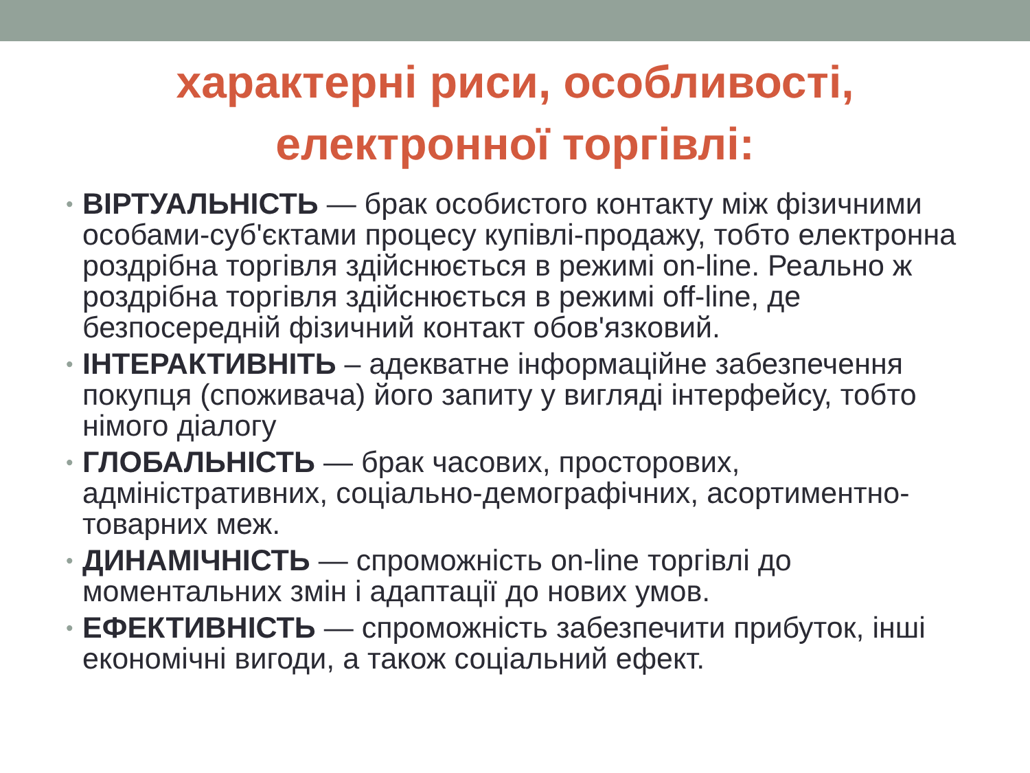характерні риси, особливості,
електронної торгівлі:
• ВІРТУАЛЬНІСТЬ — брак особистого контакту між фізичними особами-суб'єктами процесу купівлі-продажу, тобто електронна роздрібна торгівля здійснюється в режимі on-line. Реально ж роздрібна торгівля здійснюється в режимі off-line, де безпосередній фізичний контакт обов'язковий.
• ІНТЕРАКТИВНІТЬ – адекватне інформаційне забезпечення покупця (споживача) його запиту у вигляді інтерфейсу, тобто німого діалогу
• ГЛОБАЛЬНІСТЬ — брак часових, просторових, адміністративних, соціально-демографічних, асортиментно-товарних меж.
• ДИНАМІЧНІСТЬ — спроможність on-line торгівлі до моментальних змін і адаптації до нових умов.
• ЕФЕКТИВНІСТЬ — спроможність забезпечити прибуток, інші економічні вигоди, а також соціальний ефект.